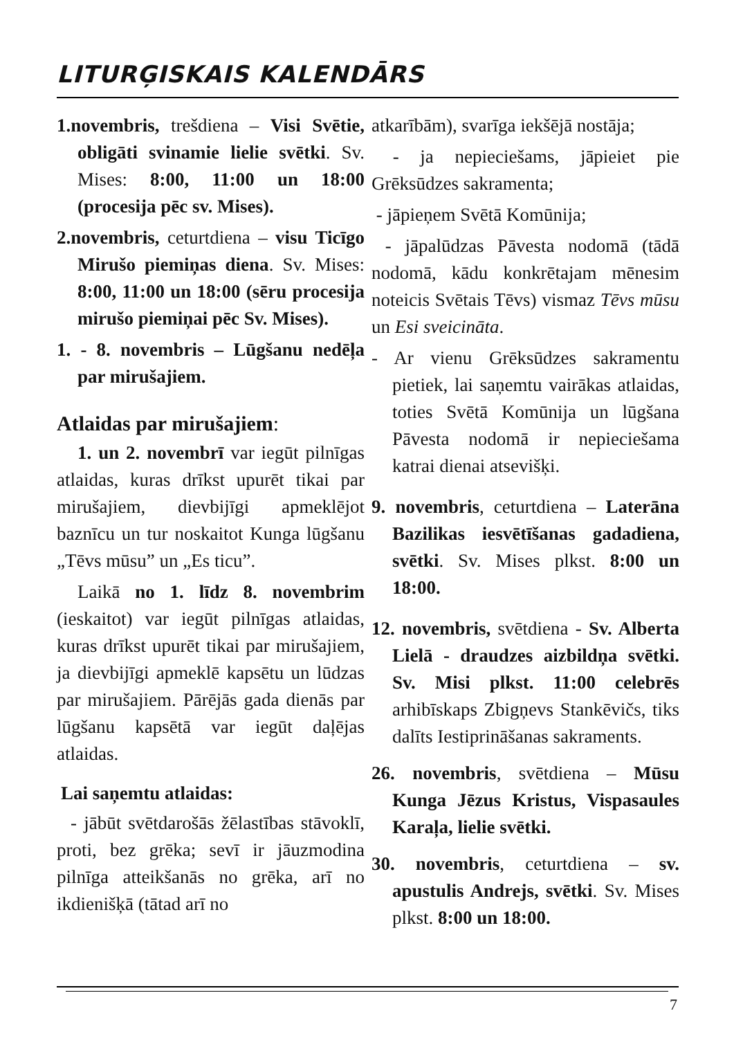LITURĢISKAIS KALENDĀRS
1.novembris, trešdiena – Visi Svētie, obligāti svinamie lielie svētki. Sv. Mises: 8:00, 11:00 un 18:00 (procesija pēc sv. Mises).
2.novembris, ceturtdiena – visu Ticīgo Mirušo piemiņas diena. Sv. Mises: 8:00, 11:00 un 18:00 (sēru procesija mirušo piemiņai pēc Sv. Mises).
1. - 8. novembris – Lūgšanu nedēļa par mirušajiem.
Atlaidas par mirušajiem:
1. un 2. novembrī var iegūt pilnīgas atlaidas, kuras drīkst upurēt tikai par mirušajiem, dievbijīgi apmeklējot baznīcu un tur noskaitot Kunga lūgšanu „Tēvs mūsu” un „Es ticu”.
Laikā no 1. līdz 8. novembrim (ieskaitot) var iegūt pilnīgas atlaidas, kuras drīkst upurēt tikai par mirušajiem, ja dievbijīgi apmeklē kapsētu un lūdzas par mirušajiem. Pārējās gada dienās par lūgšanu kapsētā var iegūt daļējas atlaidas.
Lai saņemtu atlaidas:
- jābūt svētdarošās žēlastības stāvoklī, proti, bez grēka; sevī ir jāuzmodina pilnīga atteikšanās no grēka, arī no ikdienišķā (tātad arī no
atkarībām), svarīga iekšējā nostāja;
- ja nepieciešams, jāpieiet pie Grēksūdzes sakramenta;
- jāpieņem Svētā Komūnija;
- jāpalūdzas Pāvesta nodomā (tādā nodomā, kādu konkrētajam mēnesim noteicis Svētais Tēvs) vismaz Tēvs mūsu un Esi sveicināta.
- Ar vienu Grēksūdzes sakramentu pietiek, lai saņemtu vairākas atlaidas, toties Svētā Komūnija un lūgšana Pāvesta nodomā ir nepieciešama katrai dienai atsevišķi.
9. novembris, ceturtdiena – Laterāna Bazilikas iesvētīšanas gadadiena, svētki. Sv. Mises plkst. 8:00 un 18:00.
12. novembris, svētdiena - Sv. Alberta Lielā - draudzes aizbildņa svētki. Sv. Misi plkst. 11:00 celebrēs arhibīskaps Zbigņevs Stankēvičs, tiks dalīts Iestiprināšanas sakraments.
26. novembris, svētdiena – Mūsu Kunga Jēzus Kristus, Vispasaules Karaļa, lielie svētki.
30. novembris, ceturtdiena – sv. apustulis Andrejs, svētki. Sv. Mises plkst. 8:00 un 18:00.
7